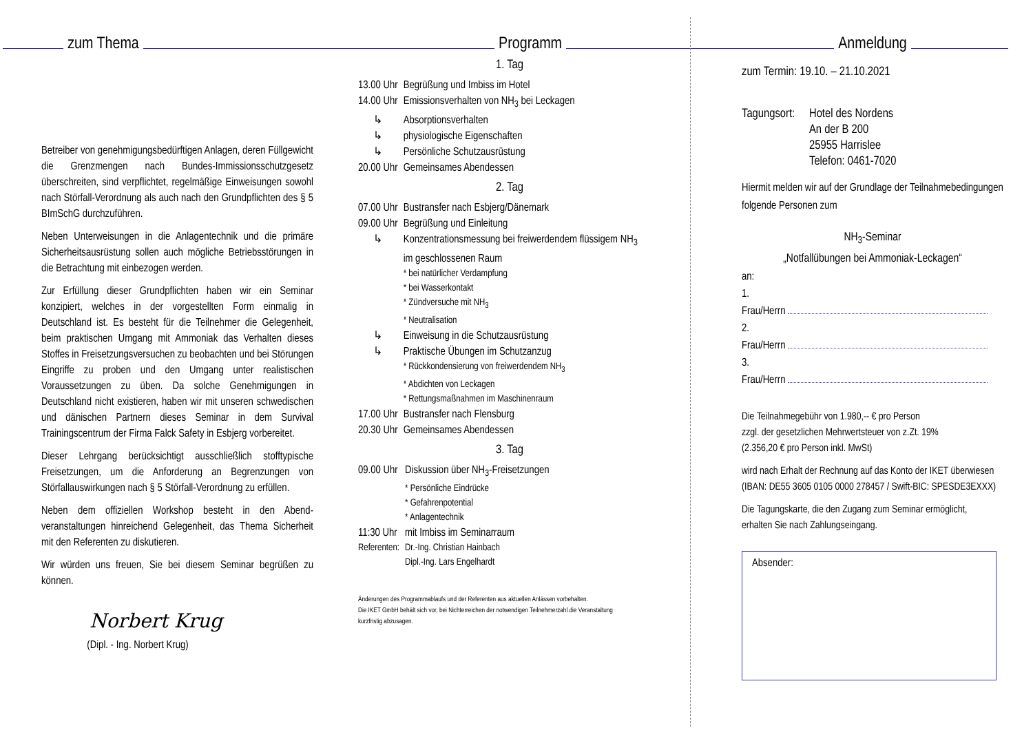zum Thema
Betreiber von genehmigungsbedürftigen Anlagen, deren Füllgewicht die Grenzmengen nach Bundes-Immissions­schutzgesetz überschreiten, sind verpflichtet, regelmäßige Einweisungen sowohl nach Störfall-Verordnung als auch nach den Grundpflichten des § 5 BImSchG durchzuführen.
Neben Unterweisungen in die Anlagentechnik und die primäre Sicherheitsausrüstung sollen auch mögliche Betriebsstörungen in die Betrachtung mit einbezogen werden.
Zur Erfüllung dieser Grundpflichten haben wir ein Seminar konzipiert, welches in der vorgestellten Form einmalig in Deutschland ist. Es besteht für die Teilnehmer die Gelegenheit, beim praktischen Umgang mit Ammoniak das Verhalten dieses Stoffes in Freisetzungsversuchen zu beobachten und bei Störungen Eingriffe zu proben und den Umgang unter realistischen Voraussetzungen zu üben. Da solche Genehmigungen in Deutschland nicht existieren, haben wir mit unseren schwedischen und dänischen Partnern dieses Seminar in dem Survival Trainingscentrum der Firma Falck Safety in Esbjerg vorbereitet.
Dieser Lehrgang berücksichtigt ausschließlich stofftypische Freisetzungen, um die Anforderung an Begrenzungen von Störfallauswirkungen nach § 5 Störfall-Verordnung zu erfüllen.
Neben dem offiziellen Workshop besteht in den Abend­veranstaltungen hinreichend Gelegenheit, das Thema Sicherheit mit den Referenten zu diskutieren.
Wir würden uns freuen, Sie bei diesem Seminar begrüßen zu können.
Norbert Krug
(Dipl. - Ing. Norbert Krug)
Programm
1. Tag
| 13.00 Uhr | Begrüßung und Imbiss im Hotel |
| 14.00 Uhr | Emissionsverhalten von NH<sub>3</sub> bei Leckagen |
| ↳ | Absorptionsverhalten |
| ↳ | physiologische Eigenschaften |
| ↳ | Persönliche Schutzausrüstung |
| 20.00 Uhr | Gemeinsames Abendessen |
2. Tag
| 07.00 Uhr | Bustransfer nach Esbjerg/Dänemark |
| 09.00 Uhr | Begrüßung und Einleitung |
| ↳ | Konzentrationsmessung bei freiwerdendem flüssigem NH<sub>3</sub> im geschlossenen Raum |
| | * bei natürlicher Verdampfung * bei Wasserkontakt * Zündversuche mit NH<sub>3</sub> * Neutralisation |
| ↳ | Einweisung in die Schutzausrüstung |
| ↳ | Praktische Übungen im Schutzanzug |
| | * Rückkondensierung von freiwerdendem NH<sub>3</sub> * Abdichten von Leckagen * Rettungsmaßnahmen im Maschinenraum |
| 17.00 Uhr | Bustransfer nach Flensburg |
| 20.30 Uhr | Gemeinsames Abendessen |
3. Tag
| 09.00 Uhr | Diskussion über NH<sub>3</sub>-Freisetzungen |
| | * Persönliche Eindrücke * Gefahrenpotential * Anlagentechnik |
| 11:30 Uhr | mit Imbiss im Seminarraum |
| Referenten: | Dr.-Ing. Christian Hainbach Dipl.-Ing. Lars Engelhardt |
Änderungen des Programmablaufs und der Referenten aus aktuellen Anlässen vorbehalten.
Die IKET GmbH behält sich vor, bei Nichterreichen der notwendigen Teilnehmerzahl die Veranstaltung kurzfristig abzusagen.
Anmeldung
zum Termin: 19.10. – 21.10.2021
| Tagungsort: | Hotel des Nordens An der B 200 25955 Harrislee Telefon: 0461-7020 |
Hiermit melden wir auf der Grundlage der Teilnahmebe­dingungen folgende Personen zum
NH<sub>3</sub>-Seminar
„Notfallübungen bei Ammoniak-Leckagen“
an:
1.
Frau/Herrn
2.
Frau/Herrn
3.
Frau/Herrn
Die Teilnahmegebühr von 1.980,-- € pro Person
zzgl. der gesetzlichen Mehrwertsteuer von z.Zt. 19%
(2.356,20 € pro Person inkl. MwSt)
wird nach Erhalt der Rechnung auf das Konto der IKET überwiesen
(IBAN: DE55 3605 0105 0000 278457 / Swift-BIC: SPESDE3EXXX)
Die Tagungskarte, die den Zugang zum Seminar ermöglicht,
erhalten Sie nach Zahlungseingang.
Absender: